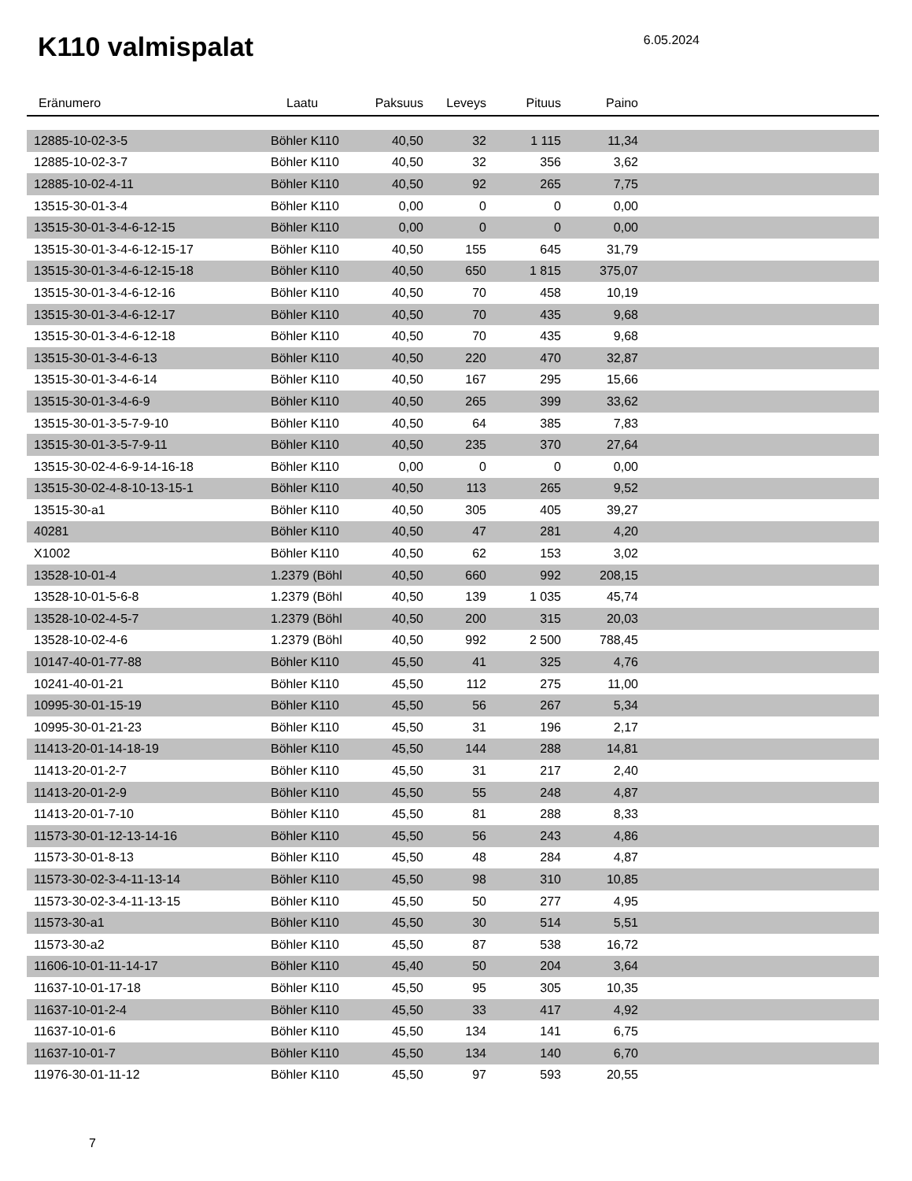K110 valmispalat
6.05.2024
| Eränumero | Laatu | Paksuus | Leveys | Pituus | Paino | |
| --- | --- | --- | --- | --- | --- | --- |
| 12885-10-02-3-5 | Böhler K110 | 40,50 | 32 | 1 115 | 11,34 | |
| 12885-10-02-3-7 | Böhler K110 | 40,50 | 32 | 356 | 3,62 | |
| 12885-10-02-4-11 | Böhler K110 | 40,50 | 92 | 265 | 7,75 | |
| 13515-30-01-3-4 | Böhler K110 | 0,00 | 0 | 0 | 0,00 | |
| 13515-30-01-3-4-6-12-15 | Böhler K110 | 0,00 | 0 | 0 | 0,00 | |
| 13515-30-01-3-4-6-12-15-17 | Böhler K110 | 40,50 | 155 | 645 | 31,79 | |
| 13515-30-01-3-4-6-12-15-18 | Böhler K110 | 40,50 | 650 | 1 815 | 375,07 | |
| 13515-30-01-3-4-6-12-16 | Böhler K110 | 40,50 | 70 | 458 | 10,19 | |
| 13515-30-01-3-4-6-12-17 | Böhler K110 | 40,50 | 70 | 435 | 9,68 | |
| 13515-30-01-3-4-6-12-18 | Böhler K110 | 40,50 | 70 | 435 | 9,68 | |
| 13515-30-01-3-4-6-13 | Böhler K110 | 40,50 | 220 | 470 | 32,87 | |
| 13515-30-01-3-4-6-14 | Böhler K110 | 40,50 | 167 | 295 | 15,66 | |
| 13515-30-01-3-4-6-9 | Böhler K110 | 40,50 | 265 | 399 | 33,62 | |
| 13515-30-01-3-5-7-9-10 | Böhler K110 | 40,50 | 64 | 385 | 7,83 | |
| 13515-30-01-3-5-7-9-11 | Böhler K110 | 40,50 | 235 | 370 | 27,64 | |
| 13515-30-02-4-6-9-14-16-18 | Böhler K110 | 0,00 | 0 | 0 | 0,00 | |
| 13515-30-02-4-8-10-13-15-1 | Böhler K110 | 40,50 | 113 | 265 | 9,52 | |
| 13515-30-a1 | Böhler K110 | 40,50 | 305 | 405 | 39,27 | |
| 40281 | Böhler K110 | 40,50 | 47 | 281 | 4,20 | |
| X1002 | Böhler K110 | 40,50 | 62 | 153 | 3,02 | |
| 13528-10-01-4 | 1.2379 (Böhl | 40,50 | 660 | 992 | 208,15 | |
| 13528-10-01-5-6-8 | 1.2379 (Böhl | 40,50 | 139 | 1 035 | 45,74 | |
| 13528-10-02-4-5-7 | 1.2379 (Böhl | 40,50 | 200 | 315 | 20,03 | |
| 13528-10-02-4-6 | 1.2379 (Böhl | 40,50 | 992 | 2 500 | 788,45 | |
| 10147-40-01-77-88 | Böhler K110 | 45,50 | 41 | 325 | 4,76 | |
| 10241-40-01-21 | Böhler K110 | 45,50 | 112 | 275 | 11,00 | |
| 10995-30-01-15-19 | Böhler K110 | 45,50 | 56 | 267 | 5,34 | |
| 10995-30-01-21-23 | Böhler K110 | 45,50 | 31 | 196 | 2,17 | |
| 11413-20-01-14-18-19 | Böhler K110 | 45,50 | 144 | 288 | 14,81 | |
| 11413-20-01-2-7 | Böhler K110 | 45,50 | 31 | 217 | 2,40 | |
| 11413-20-01-2-9 | Böhler K110 | 45,50 | 55 | 248 | 4,87 | |
| 11413-20-01-7-10 | Böhler K110 | 45,50 | 81 | 288 | 8,33 | |
| 11573-30-01-12-13-14-16 | Böhler K110 | 45,50 | 56 | 243 | 4,86 | |
| 11573-30-01-8-13 | Böhler K110 | 45,50 | 48 | 284 | 4,87 | |
| 11573-30-02-3-4-11-13-14 | Böhler K110 | 45,50 | 98 | 310 | 10,85 | |
| 11573-30-02-3-4-11-13-15 | Böhler K110 | 45,50 | 50 | 277 | 4,95 | |
| 11573-30-a1 | Böhler K110 | 45,50 | 30 | 514 | 5,51 | |
| 11573-30-a2 | Böhler K110 | 45,50 | 87 | 538 | 16,72 | |
| 11606-10-01-11-14-17 | Böhler K110 | 45,40 | 50 | 204 | 3,64 | |
| 11637-10-01-17-18 | Böhler K110 | 45,50 | 95 | 305 | 10,35 | |
| 11637-10-01-2-4 | Böhler K110 | 45,50 | 33 | 417 | 4,92 | |
| 11637-10-01-6 | Böhler K110 | 45,50 | 134 | 141 | 6,75 | |
| 11637-10-01-7 | Böhler K110 | 45,50 | 134 | 140 | 6,70 | |
| 11976-30-01-11-12 | Böhler K110 | 45,50 | 97 | 593 | 20,55 | |
7